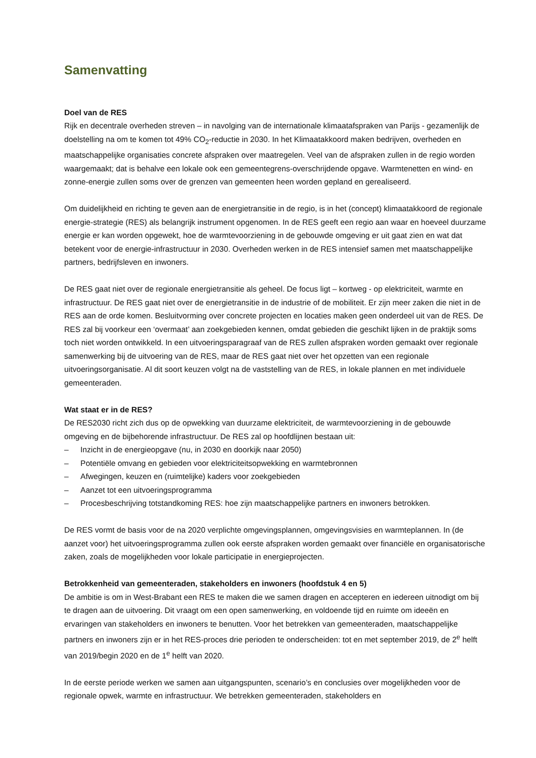Samenvatting
Doel van de RES
Rijk en decentrale overheden streven – in navolging van de internationale klimaatafspraken van Parijs - gezamenlijk de doelstelling na om te komen tot 49% CO<sub>2</sub>-reductie in 2030. In het Klimaatakkoord maken bedrijven, overheden en maatschappelijke organisaties concrete afspraken over maatregelen. Veel van de afspraken zullen in de regio worden waargemaakt; dat is behalve een lokale ook een gemeentegrens-overschrijdende opgave. Warmtenetten en wind- en zonne-energie zullen soms over de grenzen van gemeenten heen worden gepland en gerealiseerd.
Om duidelijkheid en richting te geven aan de energietransitie in de regio, is in het (concept) klimaatakkoord de regionale energie-strategie (RES) als belangrijk instrument opgenomen. In de RES geeft een regio aan waar en hoeveel duurzame energie er kan worden opgewekt, hoe de warmtevoorziening in de gebouwde omgeving er uit gaat zien en wat dat betekent voor de energie-infrastructuur in 2030. Overheden werken in de RES intensief samen met maatschappelijke partners, bedrijfsleven en inwoners.
De RES gaat niet over de regionale energietransitie als geheel. De focus ligt – kortweg - op elektriciteit, warmte en infrastructuur. De RES gaat niet over de energietransitie in de industrie of de mobiliteit. Er zijn meer zaken die niet in de RES aan de orde komen. Besluitvorming over concrete projecten en locaties maken geen onderdeel uit van de RES. De RES zal bij voorkeur een ‘overmaat’ aan zoekgebieden kennen, omdat gebieden die geschikt lijken in de praktijk soms toch niet worden ontwikkeld. In een uitvoeringsparagraaf van de RES zullen afspraken worden gemaakt over regionale samenwerking bij de uitvoering van de RES, maar de RES gaat niet over het opzetten van een regionale uitvoeringsorganisatie. Al dit soort keuzen volgt na de vaststelling van de RES, in lokale plannen en met individuele gemeenteraden.
Wat staat er in de RES?
De RES2030 richt zich dus op de opwekking van duurzame elektriciteit, de warmtevoorziening in de gebouwde omgeving en de bijbehorende infrastructuur. De RES zal op hoofdlijnen bestaan uit:
– Inzicht in de energieopgave (nu, in 2030 en doorkijk naar 2050)
– Potentiële omvang en gebieden voor elektriciteitsopwekking en warmtebronnen
– Afwegingen, keuzen en (ruimtelijke) kaders voor zoekgebieden
– Aanzet tot een uitvoeringsprogramma
– Procesbeschrijving totstandkoming RES: hoe zijn maatschappelijke partners en inwoners betrokken.
De RES vormt de basis voor de na 2020 verplichte omgevingsplannen, omgevingsvisies en warmteplannen. In (de aanzet voor) het uitvoeringsprogramma zullen ook eerste afspraken worden gemaakt over financiële en organisatorische zaken, zoals de mogelijkheden voor lokale participatie in energieprojecten.
Betrokkenheid van gemeenteraden, stakeholders en inwoners (hoofdstuk 4 en 5)
De ambitie is om in West-Brabant een RES te maken die we samen dragen en accepteren en iedereen uitnodigt om bij te dragen aan de uitvoering. Dit vraagt om een open samenwerking, en voldoende tijd en ruimte om ideeën en ervaringen van stakeholders en inwoners te benutten. Voor het betrekken van gemeenteraden, maatschappelijke partners en inwoners zijn er in het RES-proces drie perioden te onderscheiden: tot en met september 2019, de 2<sup>e</sup> helft van 2019/begin 2020 en de 1<sup>e</sup> helft van 2020.
In de eerste periode werken we samen aan uitgangspunten, scenario’s en conclusies over mogelijkheden voor de regionale opwek, warmte en infrastructuur. We betrekken gemeenteraden, stakeholders en